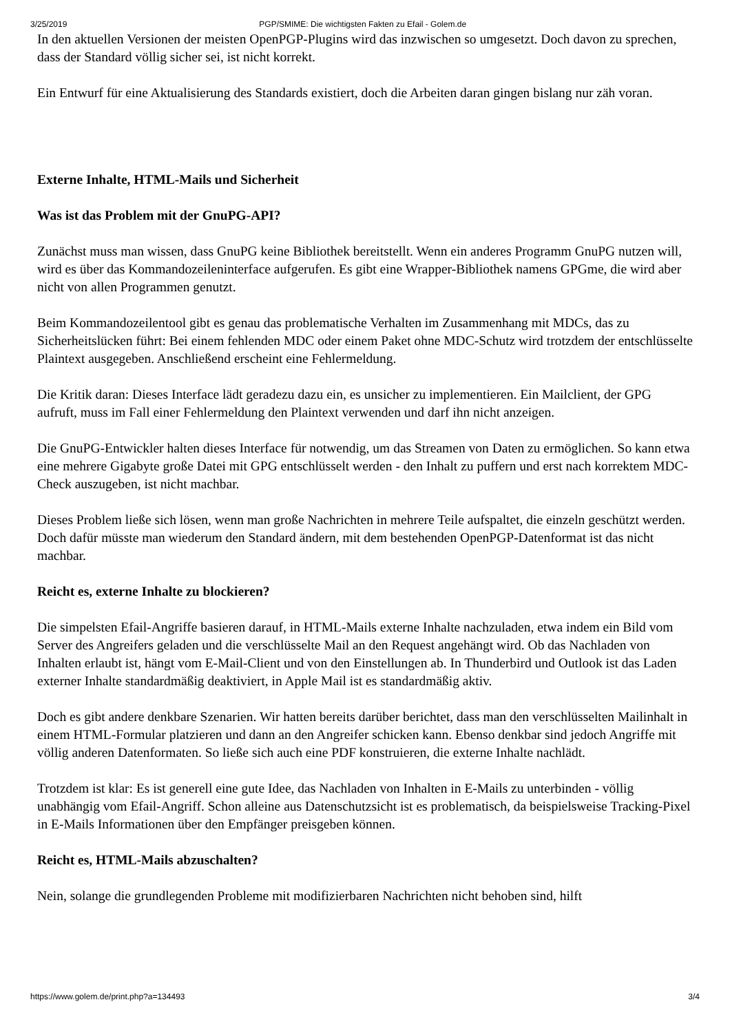3/25/2019 PGP/SMIME: Die wichtigsten Fakten zu Efail - Golem.de
In den aktuellen Versionen der meisten OpenPGP-Plugins wird das inzwischen so umgesetzt. Doch davon zu sprechen, dass der Standard völlig sicher sei, ist nicht korrekt.
Ein Entwurf für eine Aktualisierung des Standards existiert, doch die Arbeiten daran gingen bislang nur zäh voran.
Externe Inhalte, HTML-Mails und Sicherheit
Was ist das Problem mit der GnuPG-API?
Zunächst muss man wissen, dass GnuPG keine Bibliothek bereitstellt. Wenn ein anderes Programm GnuPG nutzen will, wird es über das Kommandozeileninterface aufgerufen. Es gibt eine Wrapper-Bibliothek namens GPGme, die wird aber nicht von allen Programmen genutzt.
Beim Kommandozeilentool gibt es genau das problematische Verhalten im Zusammenhang mit MDCs, das zu Sicherheitslücken führt: Bei einem fehlenden MDC oder einem Paket ohne MDC-Schutz wird trotzdem der entschlüsselte Plaintext ausgegeben. Anschließend erscheint eine Fehlermeldung.
Die Kritik daran: Dieses Interface lädt geradezu dazu ein, es unsicher zu implementieren. Ein Mailclient, der GPG aufruft, muss im Fall einer Fehlermeldung den Plaintext verwenden und darf ihn nicht anzeigen.
Die GnuPG-Entwickler halten dieses Interface für notwendig, um das Streamen von Daten zu ermöglichen. So kann etwa eine mehrere Gigabyte große Datei mit GPG entschlüsselt werden - den Inhalt zu puffern und erst nach korrektem MDC-Check auszugeben, ist nicht machbar.
Dieses Problem ließe sich lösen, wenn man große Nachrichten in mehrere Teile aufspaltet, die einzeln geschützt werden. Doch dafür müsste man wiederum den Standard ändern, mit dem bestehenden OpenPGP-Datenformat ist das nicht machbar.
Reicht es, externe Inhalte zu blockieren?
Die simpelsten Efail-Angriffe basieren darauf, in HTML-Mails externe Inhalte nachzuladen, etwa indem ein Bild vom Server des Angreifers geladen und die verschlüsselte Mail an den Request angehängt wird. Ob das Nachladen von Inhalten erlaubt ist, hängt vom E-Mail-Client und von den Einstellungen ab. In Thunderbird und Outlook ist das Laden externer Inhalte standardmäßig deaktiviert, in Apple Mail ist es standardmäßig aktiv.
Doch es gibt andere denkbare Szenarien. Wir hatten bereits darüber berichtet, dass man den verschlüsselten Mailinhalt in einem HTML-Formular platzieren und dann an den Angreifer schicken kann. Ebenso denkbar sind jedoch Angriffe mit völlig anderen Datenformaten. So ließe sich auch eine PDF konstruieren, die externe Inhalte nachlädt.
Trotzdem ist klar: Es ist generell eine gute Idee, das Nachladen von Inhalten in E-Mails zu unterbinden - völlig unabhängig vom Efail-Angriff. Schon alleine aus Datenschutzsicht ist es problematisch, da beispielsweise Tracking-Pixel in E-Mails Informationen über den Empfänger preisgeben können.
Reicht es, HTML-Mails abzuschalten?
Nein, solange die grundlegenden Probleme mit modifizierbaren Nachrichten nicht behoben sind, hilft
https://www.golem.de/print.php?a=134493 3/4